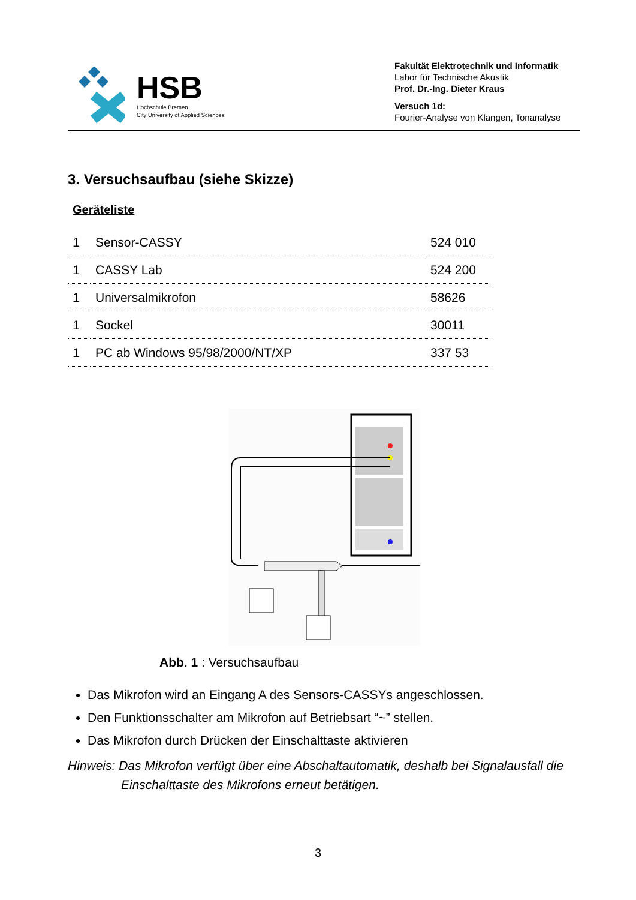HSB
Hochschule Bremen
City University of Applied Sciences
Fakultät Elektrotechnik und Informatik
Labor für Technische Akustik
Prof. Dr.-Ing. Dieter Kraus
Versuch 1d:
Fourier-Analyse von Klängen, Tonanalyse
3. Versuchsaufbau (siehe Skizze)
Geräteliste
| 1 | Sensor-CASSY | 524 010 |
| 1 | CASSY Lab | 524 200 |
| 1 | Universalmikrofon | 58626 |
| 1 | Sockel | 30011 |
| 1 | PC ab Windows 95/98/2000/NT/XP | 337 53 |
Abb. 1 : Versuchsaufbau
Das Mikrofon wird an Eingang A des Sensors-CASSYs angeschlossen.
Den Funktionsschalter am Mikrofon auf Betriebsart “~” stellen.
Das Mikrofon durch Drücken der Einschalttaste aktivieren
Hinweis: Das Mikrofon verfügt über eine Abschaltautomatik, deshalb bei Signalausfall die
Einschalttaste des Mikrofons erneut betätigen.
3